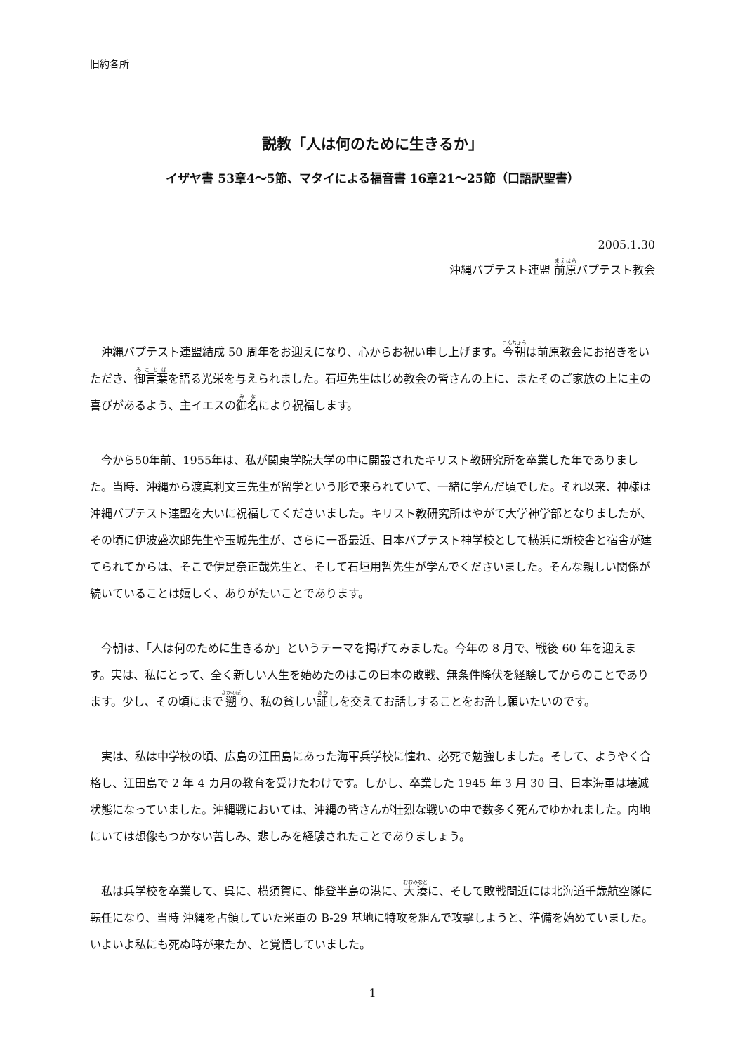旧約各所
説教「人は何のために生きるか」
イザヤ書 53章4〜5節、マタイによる福音書 16章21〜25節（口語訳聖書）
2005.1.30
沖縄バプテスト連盟 前原バプテスト教会
沖縄バプテスト連盟結成 50 周年をお迎えになり、心からお祝い申し上げます。今朝は前原教会にお招きをいただき、御言葉を語る光栄を与えられました。石垣先生はじめ教会の皆さんの上に、またそのご家族の上に主の喜びがあるよう、主イエスの御名により祝福します。
今から50年前、1955年は、私が関東学院大学の中に開設されたキリスト教研究所を卒業した年でありました。当時、沖縄から渡真利文三先生が留学という形で来られていて、一緒に学んだ頃でした。それ以来、神様は沖縄バプテスト連盟を大いに祝福してくださいました。キリスト教研究所はやがて大学神学部となりましたが、その頃に伊波盛次郎先生や玉城先生が、さらに一番最近、日本バプテスト神学校として横浜に新校舎と宿舎が建てられてからは、そこで伊是奈正哉先生と、そして石垣用哲先生が学んでくださいました。そんな親しい関係が続いていることは嬉しく、ありがたいことであります。
今朝は、「人は何のために生きるか」というテーマを掲げてみました。今年の 8 月で、戦後 60 年を迎えます。実は、私にとって、全く新しい人生を始めたのはこの日本の敗戦、無条件降伏を経験してからのことであります。少し、その頃にまで遡り、私の貧しい証しを交えてお話しすることをお許し願いたいのです。
実は、私は中学校の頃、広島の江田島にあった海軍兵学校に憧れ、必死で勉強しました。そして、ようやく合格し、江田島で 2 年 4 カ月の教育を受けたわけです。しかし、卒業した 1945 年 3 月 30 日、日本海軍は壊滅状態になっていました。沖縄戦においては、沖縄の皆さんが壮烈な戦いの中で数多く死んでゆかれました。内地にいては想像もつかない苦しみ、悲しみを経験されたことでありましょう。
私は兵学校を卒業して、呉に、横須賀に、能登半島の港に、大湊に、そして敗戦間近には北海道千歳航空隊に転任になり、当時 沖縄を占領していた米軍の B-29 基地に特攻を組んで攻撃しようと、準備を始めていました。いよいよ私にも死ぬ時が来たか、と覚悟していました。
1